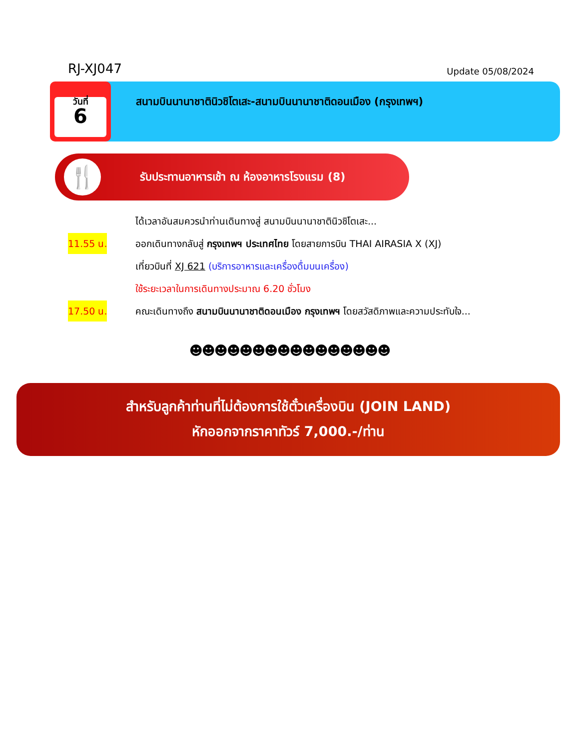RJ-XJ047
Update 05/08/2024
วันที่
6
สนามบินนานาชาตินิวชิโตเสะ-สนามบินนานาชาติดอนเมือง (กรุงเทพฯ)
🍴
รับประทานอาหารเช้า ณ ห้องอาหารโรงแรม (8)
ได้เวลาอันสมควรนำท่านเดินทางสู่ สนามบินนานาชาตินิวชิโตเสะ...
11.55 น.
ออกเดินทางกลับสู่ กรุงเทพฯ ประเทศไทย โดยสายการบิน THAI AIRASIA X (XJ)
เที่ยวบินที่ XJ 621 (บริการอาหารและเครื่องดื่มบนเครื่อง)
ใช้ระยะเวลาในการเดินทางประมาณ 6.20 ชั่วโมง
17.50 น.
คณะเดินทางถึง สนามบินนานาชาติดอนเมือง กรุงเทพฯ โดยสวัสดิภาพและความประทับใจ...
☻☻☻☻☻☻☻☻☻☻☻☻☻☻☻☻
สำหรับลูกค้าท่านที่ไม่ต้องการใช้ตั๋วเครื่องบิน (JOIN LAND)
หักออกจากราคาทัวร์ 7,000.-/ท่าน